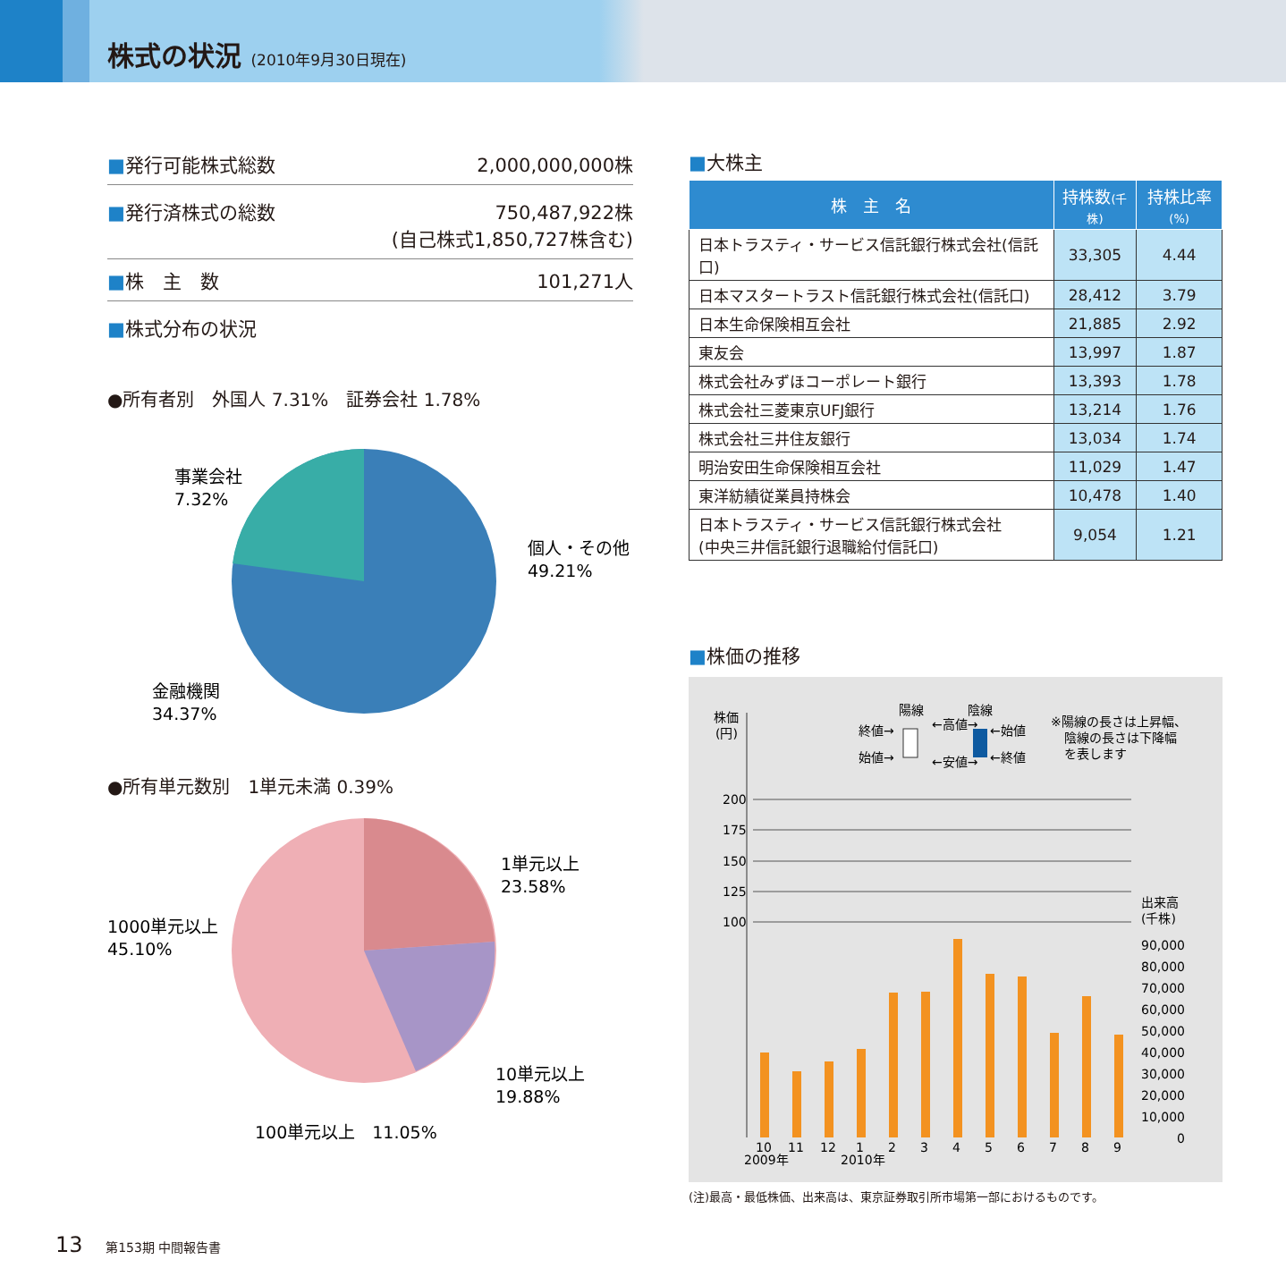株式の状況 (2010年9月30日現在)
■発行可能株式総数 2,000,000,000株
■発行済株式の総数 750,487,922株
(自己株式1,850,727株含む)
■株　主　数 101,271人
■株式分布の状況
●所有者別　外国人 7.31%　証券会社 1.78%
個人・その他
49.21%
事業会社
7.32%
金融機関
34.37%
●所有単元数別　1単元未満 0.39%
1単元以上
23.58%
1000単元以上
45.10%
10単元以上
19.88%
100単元以上　11.05%
■大株主
| 株 主 名 | 持株数 (千株) | 持株比率 (%) |
| --- | --- | --- |
| 日本トラスティ・サービス信託銀行株式会社(信託口) | 33,305 | 4.44 |
| 日本マスタートラスト信託銀行株式会社(信託口) | 28,412 | 3.79 |
| 日本生命保険相互会社 | 21,885 | 2.92 |
| 東友会 | 13,997 | 1.87 |
| 株式会社みずほコーポレート銀行 | 13,393 | 1.78 |
| 株式会社三菱東京UFJ銀行 | 13,214 | 1.76 |
| 株式会社三井住友銀行 | 13,034 | 1.74 |
| 明治安田生命保険相互会社 | 11,029 | 1.47 |
| 東洋紡績従業員持株会 | 10,478 | 1.40 |
| 日本トラスティ・サービス信託銀行株式会社 (中央三井信託銀行退職給付信託口) | 9,054 | 1.21 |
■株価の推移
株価
(円)
終値→
始値→
陽線
←高値→
←安値→
陰線
←始値
←終値
※陽線の長さは上昇幅、
陰線の長さは下降幅
を表します
200
175
150
125
100
出来高
(千株)
90,000
80,000
70,000
60,000
50,000
40,000
30,000
20,000
10,000
0
10
11
12
1
2
3
4
5
6
7
8
9
2009年
2010年
(注)最高・最低株価、出来高は、東京証券取引所市場第一部におけるものです。
13 第153期 中間報告書